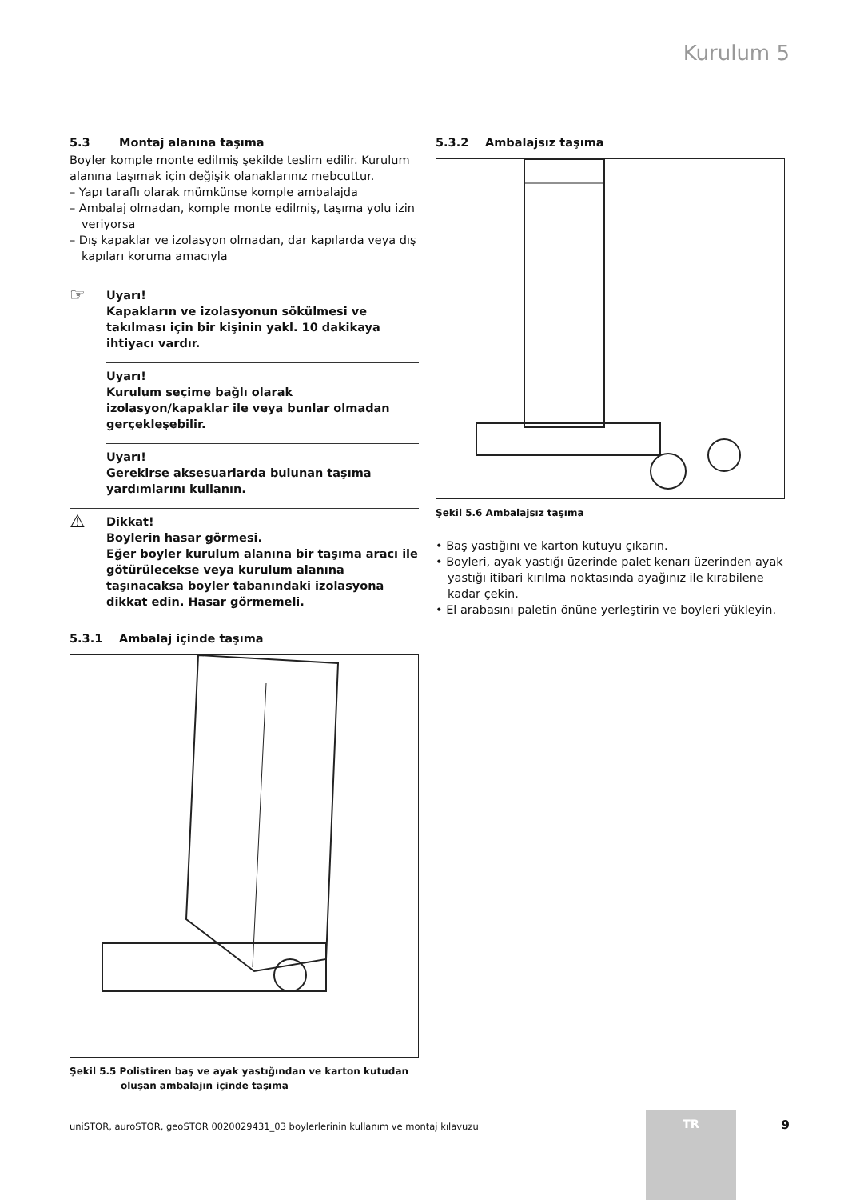Kurulum 5
5.3 Montaj alanına taşıma
Boyler komple monte edilmiş şekilde teslim edilir. Kurulum alanına taşımak için değişik olanaklarınız mebcuttur.
– Yapı taraflı olarak mümkünse komple ambalajda
– Ambalaj olmadan, komple monte edilmiş, taşıma yolu izin veriyorsa
– Dış kapaklar ve izolasyon olmadan, dar kapılarda veya dış kapıları koruma amacıyla
☞ Uyarı!
Kapakların ve izolasyonun sökülmesi ve takılması için bir kişinin yakl. 10 dakikaya ihtiyacı vardır.
Uyarı!
Kurulum seçime bağlı olarak izolasyon/kapaklar ile veya bunlar olmadan gerçekleşebilir.
Uyarı!
Gerekirse aksesuarlarda bulunan taşıma yardımlarını kullanın.
⚠ Dikkat!
Boylerin hasar görmesi.
Eğer boyler kurulum alanına bir taşıma aracı ile götürülecekse veya kurulum alanına taşınacaksa boyler tabanındaki izolasyona dikkat edin. Hasar görmemeli.
5.3.1 Ambalaj içinde taşıma
Şekil 5.5 Polistiren baş ve ayak yastığından ve karton kutudan
oluşan ambalajın içinde taşıma
5.3.2 Ambalajsız taşıma
Şekil 5.6 Ambalajsız taşıma
• Baş yastığını ve karton kutuyu çıkarın.
• Boyleri, ayak yastığı üzerinde palet kenarı üzerinden ayak yastığı itibari kırılma noktasında ayağınız ile kırabilene kadar çekin.
• El arabasını paletin önüne yerleştirin ve boyleri yükleyin.
uniSTOR, auroSTOR, geoSTOR 0020029431_03 boylerlerinin kullanım ve montaj kılavuzu
TR
9